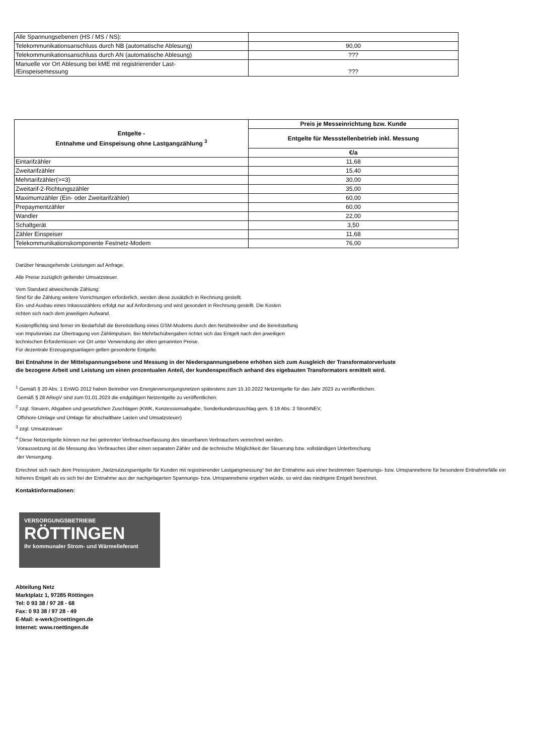| Alle Spannungsebenen (HS / MS / NS): | |
| Telekommunikationsanschluss durch NB (automatische Ablesung) | 90,00 |
| Telekommunikationsanschluss durch AN (automatische Ablesung) | ??? |
| Manuelle vor Ort Ablesung bei kME mit registrierender Last- /Einspeisemessung | ??? |
| Entgelte - Entnahme und Einspeisung ohne Lastgangzählung <sup>3</sup> | Preis je Messeinrichtung bzw. Kunde |
| --- | --- |
| | Entgelte für Messstellenbetrieb inkl. Messung |
| | €/a |
| Eintarifzähler | 11,68 |
| Zweitarifzähler | 15,40 |
| Mehrtarifzähler(>=3) | 30,00 |
| Zweitarif-2-Richtungszähler | 35,00 |
| Maximumzähler (Ein- oder Zweitarifzähler) | 60,00 |
| Prepaymentzähler | 60,00 |
| Wandler | 22,00 |
| Schaltgerät | 3,50 |
| Zähler Einspeiser | 11,68 |
| Telekommunikationskomponente Festnetz-Modem | 76,00 |
Darüber hinausgehende Leistungen auf Anfrage.
Alle Preise zuzüglich geltender Umsatzsteuer.
Vom Standard abweichende Zählung:
Sind für die Zählung weitere Vorrichtungen erforderlich, werden diese zusätzlich in Rechnung gestellt.
Ein- und Ausbau eines Inkassozählers erfolgt nur auf Anforderung und wird gesondert in Rechnung gestellt. Die Kosten
richten sich nach dem jeweiligen Aufwand.
Kostenpflichtig sind ferner im Bedarfsfall die Bereitstellung eines GSM-Modems durch den Netzbetreiber und die Bereitstellung
von Impulsrelais zur Übertragung von Zählimpulsen. Bei Mehrfachübergaben richtet sich das Entgelt nach den jeweiligen
technischen Erfordernissen vor Ort unter Verwendung der oben genannten Preise.
Für dezentrale Erzeugungsanlagen gelten gesonderte Entgelte.
Bei Entnahme in der Mittelspannungsebene und Messung in der Niederspannungsebene erhöhen sich zum Ausgleich der Transformatorverluste
die bezogene Arbeit und Leistung um einen prozentualen Anteil, der kundenspezifisch anhand des eigebauten Transformators ermittelt wird.
<sup>1</sup> Gemäß § 20 Abs. 1 EnWG 2012 haben Betreiber von Energieversorgungsnetzen spätestens zum 15.10.2022 Netzentgelte für das Jahr 2023 zu veröffentlichen.
Gemäß § 28 ARegV sind zum 01.01.2023 die endgültigen Netzentgelte zu veröffentlichen.
<sup>2</sup> zzgl. Steuern, Abgaben und gesetzlichen Zuschlägen (KWK, Konzessionsabgabe, Sonderkundenzuschlag gem. § 19 Abs. 2 StromNEV,
Offshore-Umlage und Umlage für abschaltbare Lasten und Umsatzsteuer)
<sup>3</sup> zzgl. Umsatzsteuer
<sup>4</sup> Diese Netzentgelte können nur bei getrennter Verbrauchserfassung des steuerbaren Verbrauchers verrechnet werden.
Voraussetzung ist die Messung des Verbrauches über einen separaten Zähler und die technische Möglichkeit der Steuerung bzw. vollständigen Unterbrechung
der Versorgung.
Errechnet sich nach dem Preissystem „Netznutzungsentgelte für Kunden mit registrierender Lastgangmessung“ bei der Entnahme aus einer bestimmten Spannungs- bzw. Umspannebene für besondere Entnahmefälle ein höheres Entgelt als es sich bei der Entnahme aus der nachgelagerten Spannungs- bzw. Umspannebene ergeben würde, so wird das niedrigere Entgelt berechnet.
Kontaktinformationen:
VERSORGUNGSBETRIEBE
RÖTTINGEN
Ihr kommunaler Strom- und Wärmelieferant
Abteilung Netz
Marktplatz 1, 97285 Röttingen
Tel: 0 93 38 / 97 28 - 68
Fax: 0 93 38 / 97 28 - 49
E-Mail: e-werk@roettingen.de
Internet: www.roettingen.de